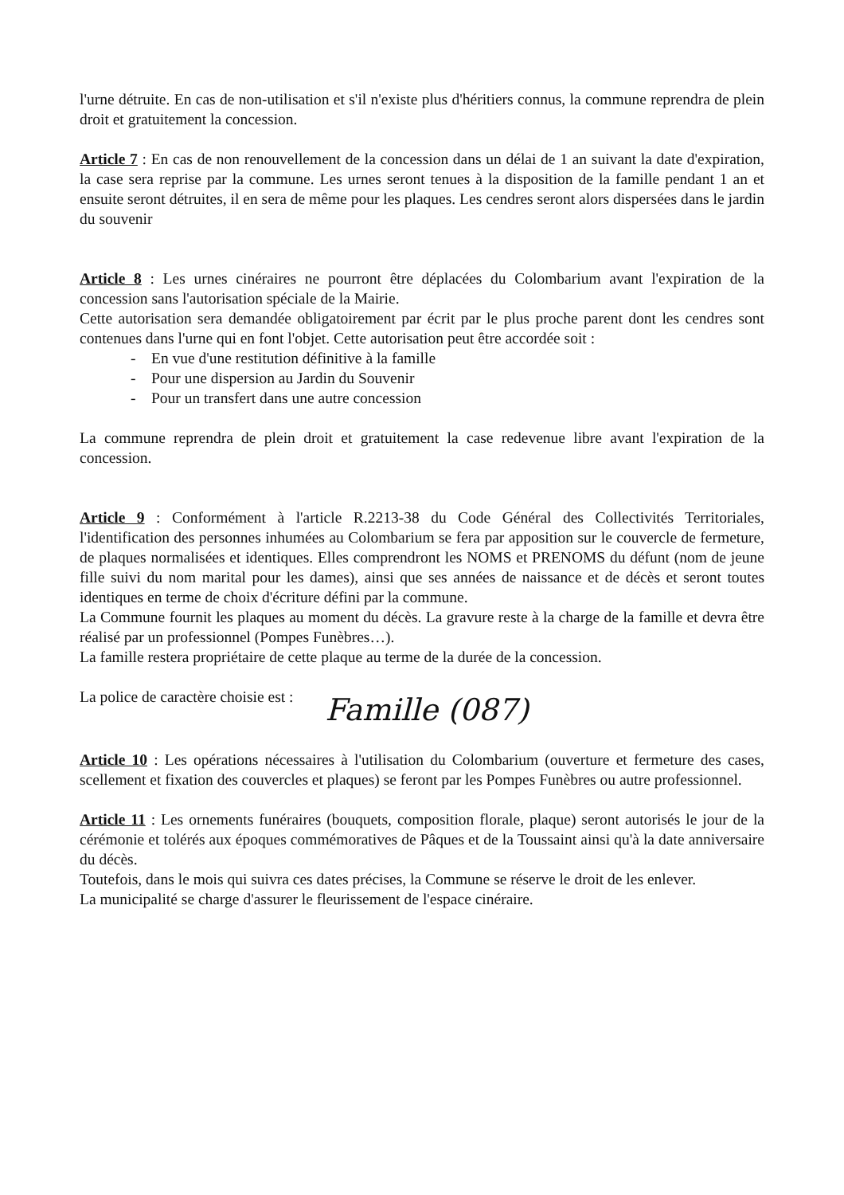l'urne détruite. En cas de non-utilisation et s'il n'existe plus d'héritiers connus, la commune reprendra de plein droit et gratuitement la concession.
Article 7 : En cas de non renouvellement de la concession dans un délai de 1 an suivant la date d'expiration, la case sera reprise par la commune. Les urnes seront tenues à la disposition de la famille pendant 1 an et ensuite seront détruites, il en sera de même pour les plaques. Les cendres seront alors dispersées dans le jardin du souvenir
Article 8 : Les urnes cinéraires ne pourront être déplacées du Colombarium avant l'expiration de la concession sans l'autorisation spéciale de la Mairie.
Cette autorisation sera demandée obligatoirement par écrit par le plus proche parent dont les cendres sont contenues dans l'urne qui en font l'objet. Cette autorisation peut être accordée soit :
- En vue d'une restitution définitive à la famille
- Pour une dispersion au Jardin du Souvenir
- Pour un transfert dans une autre concession
La commune reprendra de plein droit et gratuitement la case redevenue libre avant l'expiration de la concession.
Article 9 : Conformément à l'article R.2213-38 du Code Général des Collectivités Territoriales, l'identification des personnes inhumées au Colombarium se fera par apposition sur le couvercle de fermeture, de plaques normalisées et identiques. Elles comprendront les NOMS et PRENOMS du défunt (nom de jeune fille suivi du nom marital pour les dames), ainsi que ses années de naissance et de décès et seront toutes identiques en terme de choix d'écriture défini par la commune.
La Commune fournit les plaques au moment du décès. La gravure reste à la charge de la famille et devra être réalisé par un professionnel (Pompes Funèbres…).
La famille restera propriétaire de cette plaque au terme de la durée de la concession.
La police de caractère choisie est : Famille (087)
Article 10 : Les opérations nécessaires à l'utilisation du Colombarium (ouverture et fermeture des cases, scellement et fixation des couvercles et plaques) se feront par les Pompes Funèbres ou autre professionnel.
Article 11 : Les ornements funéraires (bouquets, composition florale, plaque) seront autorisés le jour de la cérémonie et tolérés aux époques commémoratives de Pâques et de la Toussaint ainsi qu'à la date anniversaire du décès.
Toutefois, dans le mois qui suivra ces dates précises, la Commune se réserve le droit de les enlever.
La municipalité se charge d'assurer le fleurissement de l'espace cinéraire.